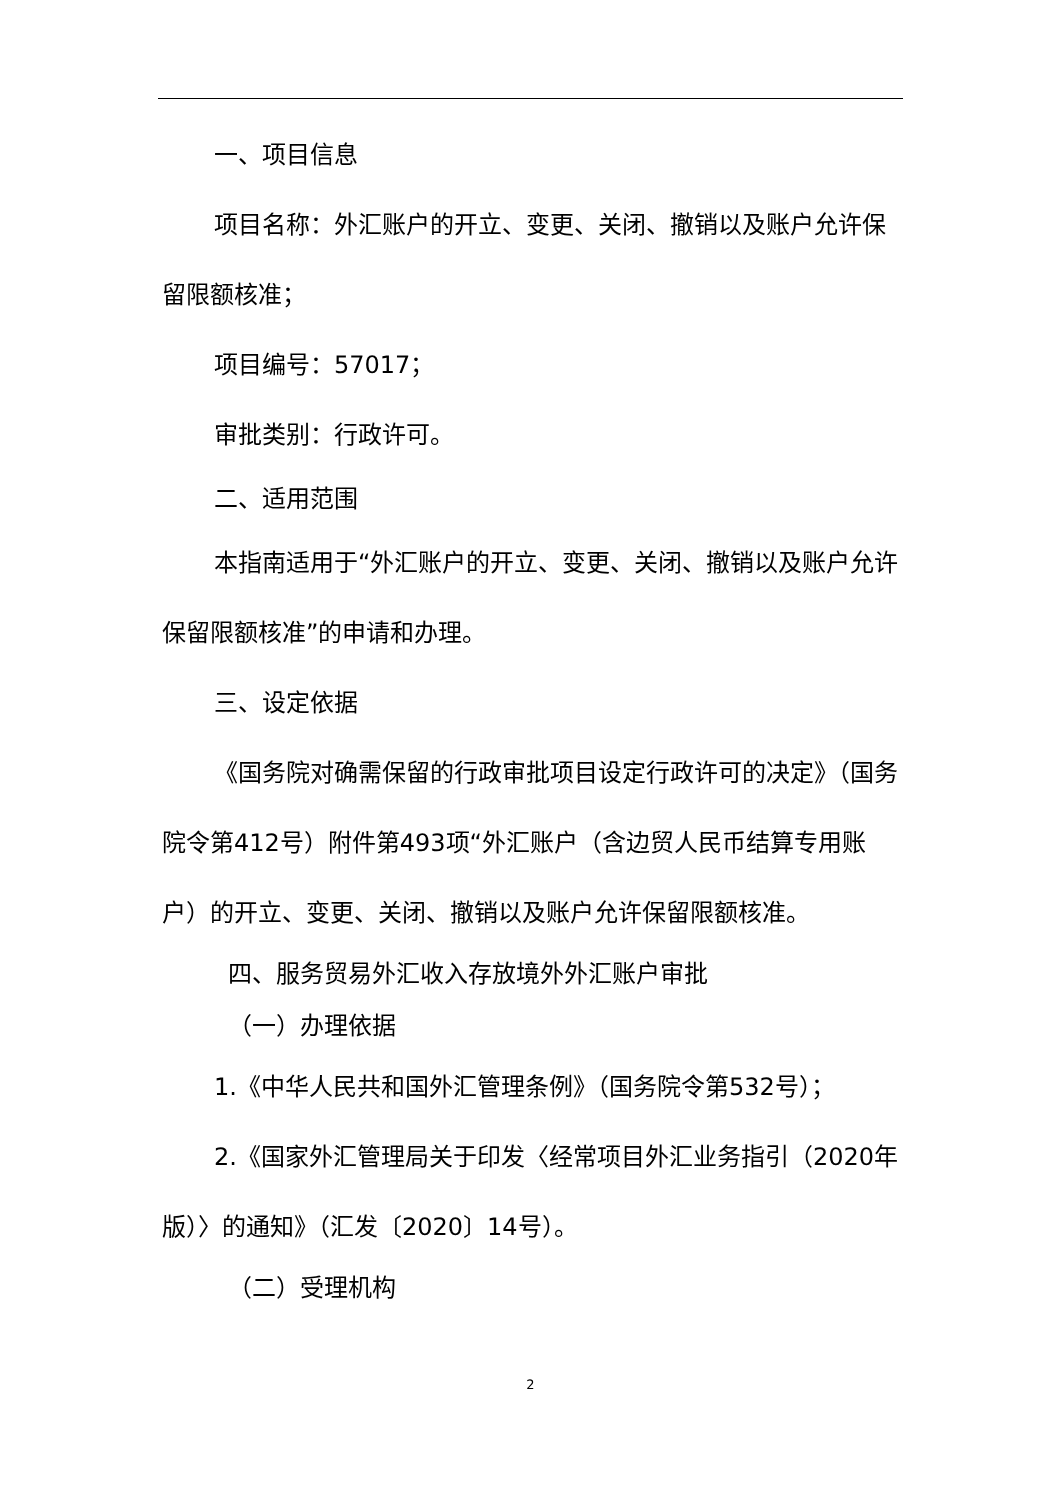一、项目信息
项目名称：外汇账户的开立、变更、关闭、撤销以及账户允许保留限额核准；
项目编号：57017；
审批类别：行政许可。
二、适用范围
本指南适用于“外汇账户的开立、变更、关闭、撤销以及账户允许保留限额核准”的申请和办理。
三、设定依据
《国务院对确需保留的行政审批项目设定行政许可的决定》（国务院令第412号）附件第493项“外汇账户（含边贸人民币结算专用账户）的开立、变更、关闭、撤销以及账户允许保留限额核准。
四、服务贸易外汇收入存放境外外汇账户审批
（一）办理依据
1.《中华人民共和国外汇管理条例》（国务院令第532号）；
2.《国家外汇管理局关于印发〈经常项目外汇业务指引（2020年版）〉的通知》（汇发〔2020〕14号）。
（二）受理机构
2